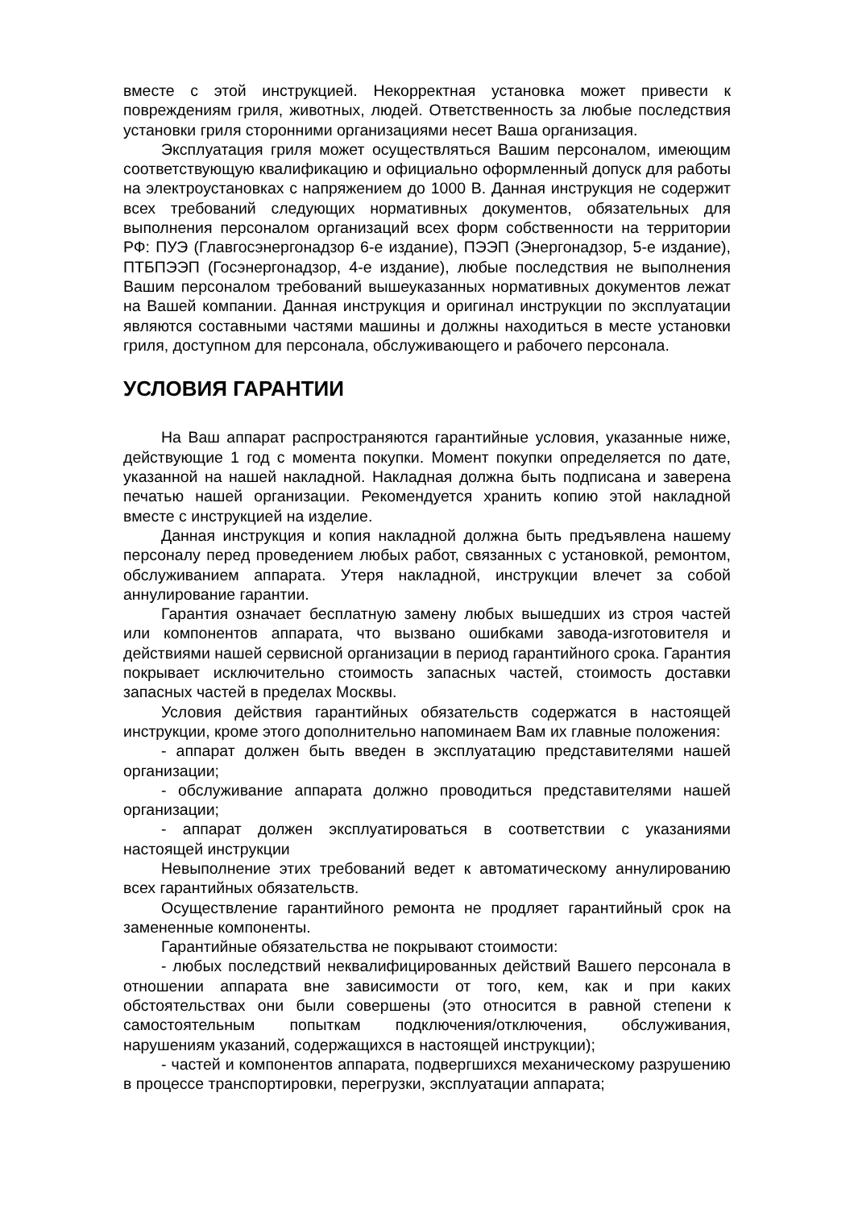вместе с этой инструкцией. Некорректная установка может привести к повреждениям гриля, животных, людей. Ответственность за любые последствия установки гриля сторонними организациями несет Ваша организация.
Эксплуатация гриля может осуществляться Вашим персоналом, имеющим соответствующую квалификацию и официально оформленный допуск для работы на электроустановках с напряжением до 1000 В. Данная инструкция не содержит всех требований следующих нормативных документов, обязательных для выполнения персоналом организаций всех форм собственности на территории РФ: ПУЭ (Главгосэнергонадзор 6-е издание), ПЭЭП (Энергонадзор, 5-е издание), ПТБПЭЭП (Госэнергонадзор, 4-е издание), любые последствия не выполнения Вашим персоналом требований вышеуказанных нормативных документов лежат на Вашей компании. Данная инструкция и оригинал инструкции по эксплуатации являются составными частями машины и должны находиться в месте установки гриля, доступном для персонала, обслуживающего и рабочего персонала.
УСЛОВИЯ ГАРАНТИИ
На Ваш аппарат распространяются гарантийные условия, указанные ниже, действующие 1 год с момента покупки. Момент покупки определяется по дате, указанной на нашей накладной. Накладная должна быть подписана и заверена печатью нашей организации. Рекомендуется хранить копию этой накладной вместе с инструкцией на изделие.
Данная инструкция и копия накладной должна быть предъявлена нашему персоналу перед проведением любых работ, связанных с установкой, ремонтом, обслуживанием аппарата. Утеря накладной, инструкции влечет за собой аннулирование гарантии.
Гарантия означает бесплатную замену любых вышедших из строя частей или компонентов аппарата, что вызвано ошибками завода-изготовителя и действиями нашей сервисной организации в период гарантийного срока. Гарантия покрывает исключительно стоимость запасных частей, стоимость доставки запасных частей в пределах Москвы.
Условия действия гарантийных обязательств содержатся в настоящей инструкции, кроме этого дополнительно напоминаем Вам их главные положения:
- аппарат должен быть введен в эксплуатацию представителями нашей организации;
- обслуживание аппарата должно проводиться представителями нашей организации;
- аппарат должен эксплуатироваться в соответствии с указаниями настоящей инструкции
Невыполнение этих требований ведет к автоматическому аннулированию всех гарантийных обязательств.
Осуществление гарантийного ремонта не продляет гарантийный срок на замененные компоненты.
Гарантийные обязательства не покрывают стоимости:
- любых последствий неквалифицированных действий Вашего персонала в отношении аппарата вне зависимости от того, кем, как и при каких обстоятельствах они были совершены (это относится в равной степени к самостоятельным попыткам подключения/отключения, обслуживания, нарушениям указаний, содержащихся в настоящей инструкции);
- частей и компонентов аппарата, подвергшихся механическому разрушению в процессе транспортировки, перегрузки, эксплуатации аппарата;